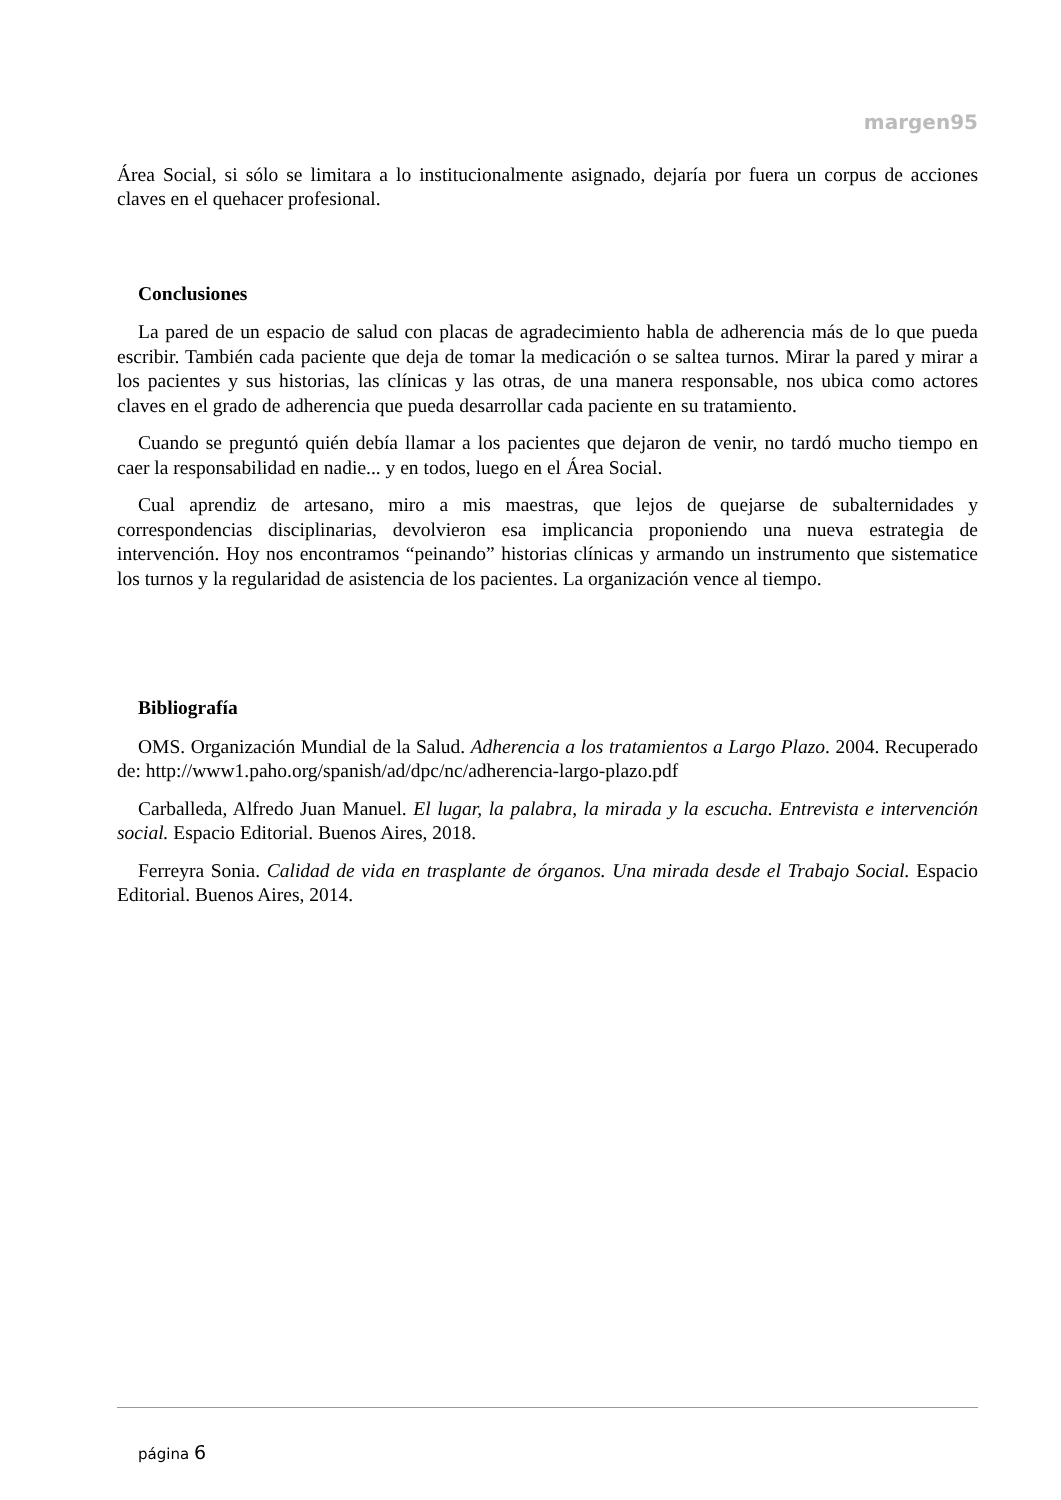margen95
Área Social, si sólo se limitara a lo institucionalmente asignado, dejaría por fuera un corpus de acciones claves en el quehacer profesional.
Conclusiones
La pared de un espacio de salud con placas de agradecimiento habla de adherencia más de lo que pueda escribir. También cada paciente que deja de tomar la medicación o se saltea turnos. Mirar la pared y mirar a los pacientes y sus historias, las clínicas y las otras, de una manera responsable, nos ubica como actores claves en el grado de adherencia que pueda desarrollar cada paciente en su tratamiento.
Cuando se preguntó quién debía llamar a los pacientes que dejaron de venir, no tardó mucho tiempo en caer la responsabilidad en nadie... y en todos, luego en el Área Social.
Cual aprendiz de artesano, miro a mis maestras, que lejos de quejarse de subalternidades y correspondencias disciplinarias, devolvieron esa implicancia proponiendo una nueva estrategia de intervención. Hoy nos encontramos “peinando” historias clínicas y armando un instrumento que sistematice los turnos y la regularidad de asistencia de los pacientes. La organización vence al tiempo.
Bibliografía
OMS. Organización Mundial de la Salud. Adherencia a los tratamientos a Largo Plazo. 2004. Recuperado de: http://www1.paho.org/spanish/ad/dpc/nc/adherencia-largo-plazo.pdf
Carballeda, Alfredo Juan Manuel. El lugar, la palabra, la mirada y la escucha. Entrevista e intervención social. Espacio Editorial. Buenos Aires, 2018.
Ferreyra Sonia. Calidad de vida en trasplante de órganos. Una mirada desde el Trabajo Social. Espacio Editorial. Buenos Aires, 2014.
página 6